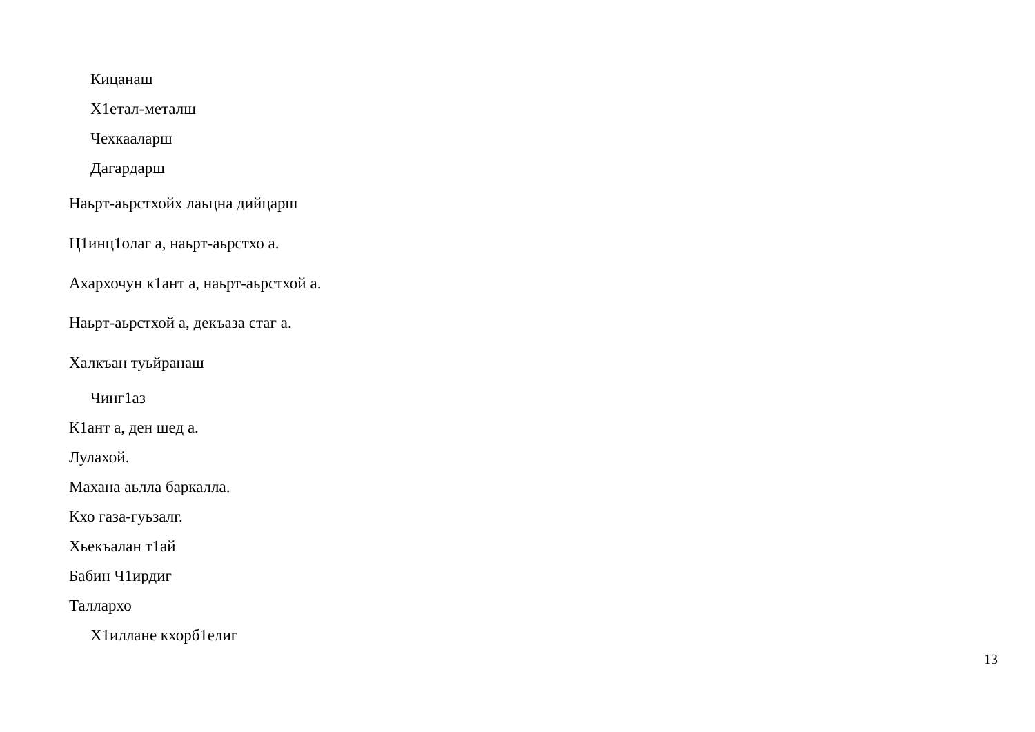Кицанаш
Х1етал-металш
Чехкааларш
Дагардарш
Наьрт-аьрстхойх лаьцна дийцарш
Ц1инц1олаг а, наьрт-аьрстхо а.
Ахархочун к1ант а, наьрт-аьрстхой а.
Наьрт-аьрстхой а, декъаза стаг а.
Халкъан туьйранаш
Чинг1аз
К1ант а, ден шед а.
Лулахой.
Махана аьлла баркалла.
Кхо газа-гуьзалг.
Хьекъалан т1ай
Бабин Ч1ирдиг
Таллархо
Х1иллане кхорб1елиг
13